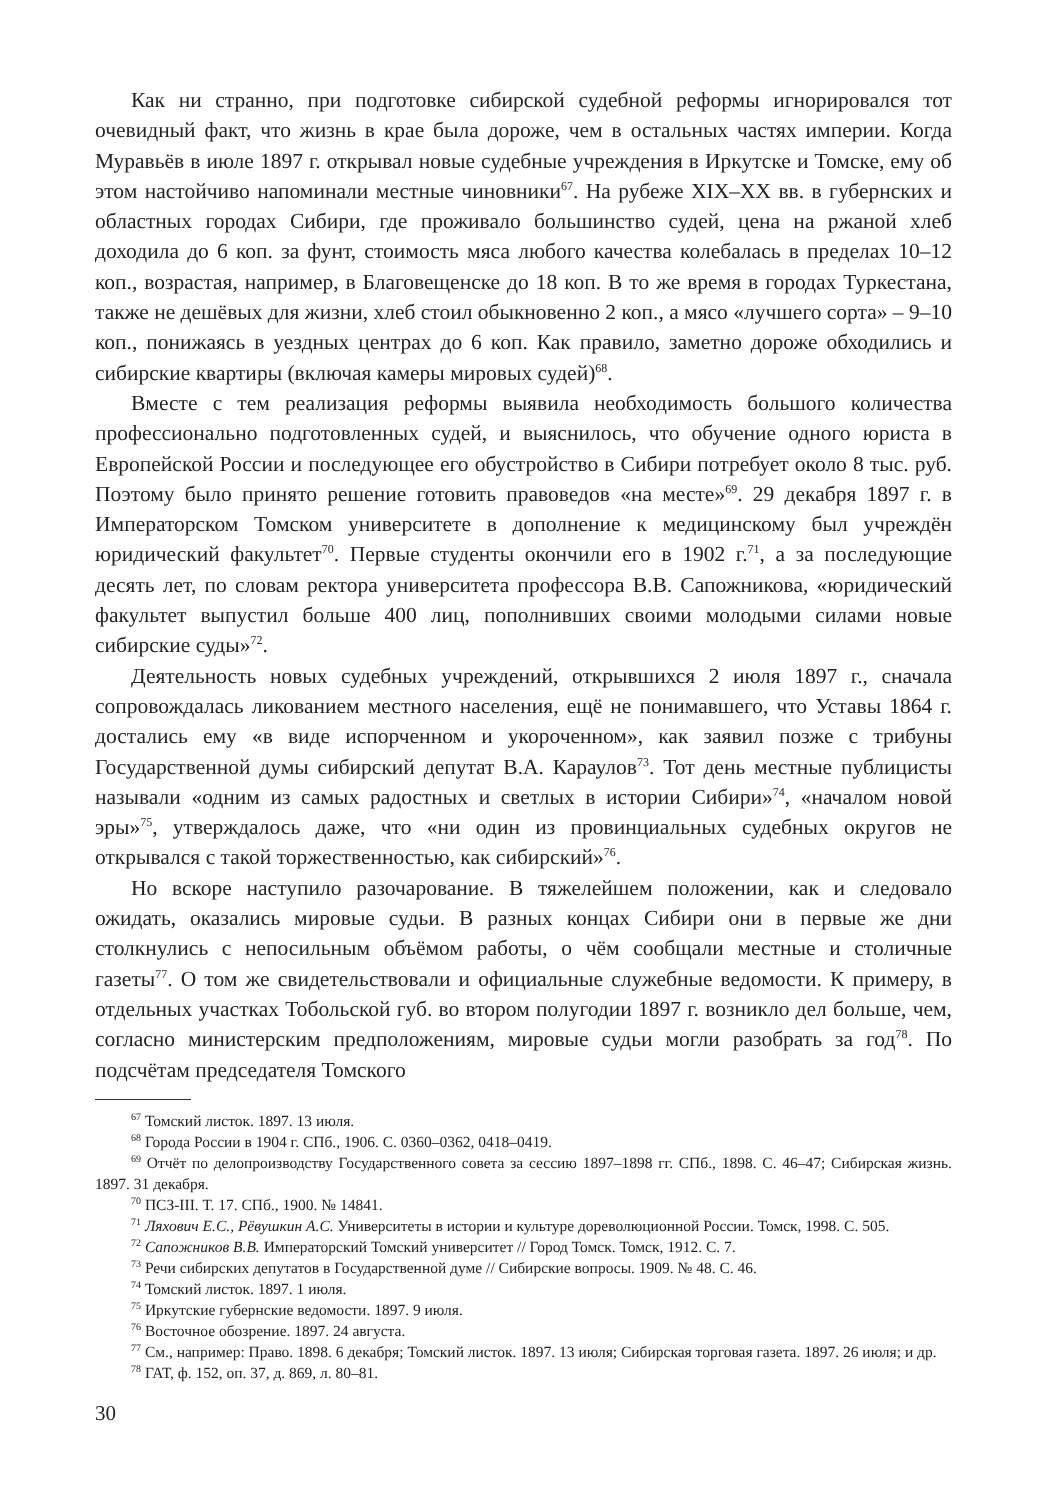Как ни странно, при подготовке сибирской судебной реформы игнорировался тот очевидный факт, что жизнь в крае была дороже, чем в остальных частях империи. Когда Муравьёв в июле 1897 г. открывал новые судебные учреждения в Иркутске и Томске, ему об этом настойчиво напоминали местные чиновники<sup>67</sup>. На рубеже XIX–XX вв. в губернских и областных городах Сибири, где проживало большинство судей, цена на ржаной хлеб доходила до 6 коп. за фунт, стоимость мяса любого качества колебалась в пределах 10–12 коп., возрастая, например, в Благовещенске до 18 коп. В то же время в городах Туркестана, также не дешёвых для жизни, хлеб стоил обыкновенно 2 коп., а мясо «лучшего сорта» – 9–10 коп., понижаясь в уездных центрах до 6 коп. Как правило, заметно дороже обходились и сибирские квартиры (включая камеры мировых судей)<sup>68</sup>.
Вместе с тем реализация реформы выявила необходимость большого количества профессионально подготовленных судей, и выяснилось, что обучение одного юриста в Европейской России и последующее его обустройство в Сибири потребует около 8 тыс. руб. Поэтому было принято решение готовить правоведов «на месте»<sup>69</sup>. 29 декабря 1897 г. в Императорском Томском университете в дополнение к медицинскому был учреждён юридический факультет<sup>70</sup>. Первые студенты окончили его в 1902 г.<sup>71</sup>, а за последующие десять лет, по словам ректора университета профессора В.В. Сапожникова, «юридический факультет выпустил больше 400 лиц, пополнивших своими молодыми силами новые сибирские суды»<sup>72</sup>.
Деятельность новых судебных учреждений, открывшихся 2 июля 1897 г., сначала сопровождалась ликованием местного населения, ещё не понимавшего, что Уставы 1864 г. достались ему «в виде испорченном и укороченном», как заявил позже с трибуны Государственной думы сибирский депутат В.А. Караулов<sup>73</sup>. Тот день местные публицисты называли «одним из самых радостных и светлых в истории Сибири»<sup>74</sup>, «началом новой эры»<sup>75</sup>, утверждалось даже, что «ни один из провинциальных судебных округов не открывался с такой торжественностью, как сибирский»<sup>76</sup>.
Но вскоре наступило разочарование. В тяжелейшем положении, как и следовало ожидать, оказались мировые судьи. В разных концах Сибири они в первые же дни столкнулись с непосильным объёмом работы, о чём сообщали местные и столичные газеты<sup>77</sup>. О том же свидетельствовали и официальные служебные ведомости. К примеру, в отдельных участках Тобольской губ. во втором полугодии 1897 г. возникло дел больше, чем, согласно министерским предположениям, мировые судьи могли разобрать за год<sup>78</sup>. По подсчётам председателя Томского
<sup>67</sup> Томский листок. 1897. 13 июля.
<sup>68</sup> Города России в 1904 г. СПб., 1906. С. 0360–0362, 0418–0419.
<sup>69</sup> Отчёт по делопроизводству Государственного совета за сессию 1897–1898 гг. СПб., 1898. С. 46–47; Сибирская жизнь. 1897. 31 декабря.
<sup>70</sup> ПСЗ-III. Т. 17. СПб., 1900. № 14841.
<sup>71</sup> Ляхович Е.С., Рёвушкин А.С. Университеты в истории и культуре дореволюционной России. Томск, 1998. С. 505.
<sup>72</sup> Сапожников В.В. Императорский Томский университет // Город Томск. Томск, 1912. С. 7.
<sup>73</sup> Речи сибирских депутатов в Государственной думе // Сибирские вопросы. 1909. № 48. С. 46.
<sup>74</sup> Томский листок. 1897. 1 июля.
<sup>75</sup> Иркутские губернские ведомости. 1897. 9 июля.
<sup>76</sup> Восточное обозрение. 1897. 24 августа.
<sup>77</sup> См., например: Право. 1898. 6 декабря; Томский листок. 1897. 13 июля; Сибирская торговая газета. 1897. 26 июля; и др.
<sup>78</sup> ГАТ, ф. 152, оп. 37, д. 869, л. 80–81.
30